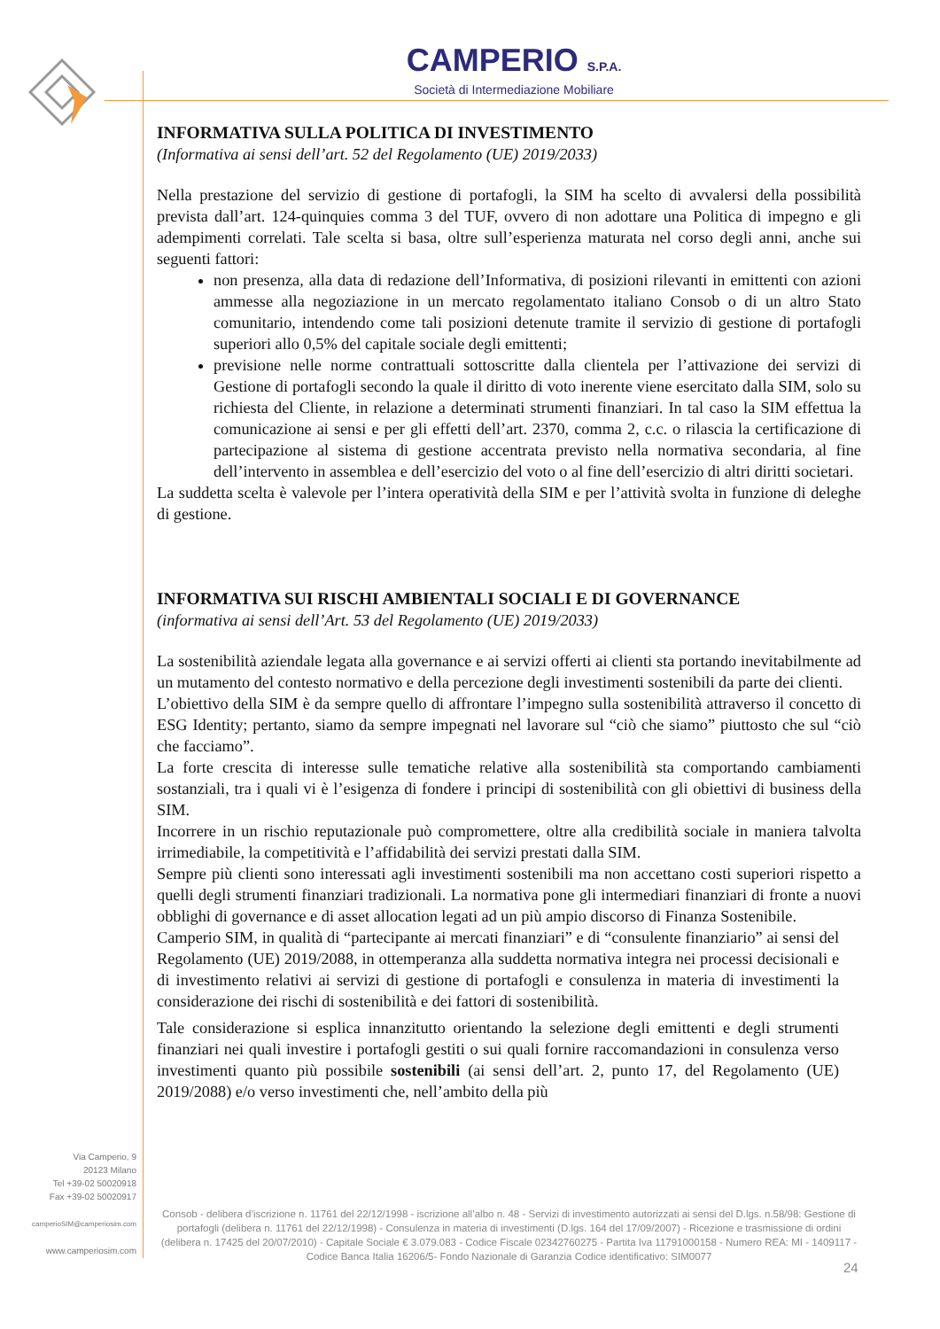CAMPERIO S.P.A.
Società di Intermediazione Mobiliare
INFORMATIVA SULLA POLITICA DI INVESTIMENTO
(Informativa ai sensi dell’art. 52 del Regolamento (UE) 2019/2033)
Nella prestazione del servizio di gestione di portafogli, la SIM ha scelto di avvalersi della possibilità prevista dall’art. 124-quinquies comma 3 del TUF, ovvero di non adottare una Politica di impegno e gli adempimenti correlati. Tale scelta si basa, oltre sull’esperienza maturata nel corso degli anni, anche sui seguenti fattori:
non presenza, alla data di redazione dell’Informativa, di posizioni rilevanti in emittenti con azioni ammesse alla negoziazione in un mercato regolamentato italiano Consob o di un altro Stato comunitario, intendendo come tali posizioni detenute tramite il servizio di gestione di portafogli superiori allo 0,5% del capitale sociale degli emittenti;
previsione nelle norme contrattuali sottoscritte dalla clientela per l’attivazione dei servizi di Gestione di portafogli secondo la quale il diritto di voto inerente viene esercitato dalla SIM, solo su richiesta del Cliente, in relazione a determinati strumenti finanziari. In tal caso la SIM effettua la comunicazione ai sensi e per gli effetti dell’art. 2370, comma 2, c.c. o rilascia la certificazione di partecipazione al sistema di gestione accentrata previsto nella normativa secondaria, al fine dell’intervento in assemblea e dell’esercizio del voto o al fine dell’esercizio di altri diritti societari.
La suddetta scelta è valevole per l’intera operatività della SIM e per l’attività svolta in funzione di deleghe di gestione.
INFORMATIVA SUI RISCHI AMBIENTALI SOCIALI E DI GOVERNANCE
(informativa ai sensi dell’Art. 53 del Regolamento (UE) 2019/2033)
La sostenibilità aziendale legata alla governance e ai servizi offerti ai clienti sta portando inevitabilmente ad un mutamento del contesto normativo e della percezione degli investimenti sostenibili da parte dei clienti.
L’obiettivo della SIM è da sempre quello di affrontare l’impegno sulla sostenibilità attraverso il concetto di ESG Identity; pertanto, siamo da sempre impegnati nel lavorare sul “ciò che siamo” piuttosto che sul “ciò che facciamo”.
La forte crescita di interesse sulle tematiche relative alla sostenibilità sta comportando cambiamenti sostanziali, tra i quali vi è l’esigenza di fondere i principi di sostenibilità con gli obiettivi di business della SIM.
Incorrere in un rischio reputazionale può compromettere, oltre alla credibilità sociale in maniera talvolta irrimediabile, la competitività e l’affidabilità dei servizi prestati dalla SIM.
Sempre più clienti sono interessati agli investimenti sostenibili ma non accettano costi superiori rispetto a quelli degli strumenti finanziari tradizionali. La normativa pone gli intermediari finanziari di fronte a nuovi obblighi di governance e di asset allocation legati ad un più ampio discorso di Finanza Sostenibile.
Camperio SIM, in qualità di “partecipante ai mercati finanziari” e di “consulente finanziario” ai sensi del Regolamento (UE) 2019/2088, in ottemperanza alla suddetta normativa integra nei processi decisionali e di investimento relativi ai servizi di gestione di portafogli e consulenza in materia di investimenti la considerazione dei rischi di sostenibilità e dei fattori di sostenibilità.
Tale considerazione si esplica innanzitutto orientando la selezione degli emittenti e degli strumenti finanziari nei quali investire i portafogli gestiti o sui quali fornire raccomandazioni in consulenza verso investimenti quanto più possibile sostenibili (ai sensi dell’art. 2, punto 17, del Regolamento (UE) 2019/2088) e/o verso investimenti che, nell’ambito della più
Via Camperio, 9
20123 Milano
Tel +39-02 50020918
Fax +39-02 50020917
camperioSIM@camperiosim.com
www.camperiosim.com
Consob - delibera d’iscrizione n. 11761 del 22/12/1998 - iscrizione all’albo n. 48 - Servizi di investimento autorizzati ai sensi del D.lgs. n.58/98: Gestione di portafogli (delibera n. 11761 del 22/12/1998) - Consulenza in materia di investimenti (D.lgs. 164 del 17/09/2007) - Ricezione e trasmissione di ordini (delibera n. 17425 del 20/07/2010) - Capitale Sociale € 3.079.083 - Codice Fiscale 02342760275 - Partita Iva 11791000158 - Numero REA: MI - 1409117 - Codice Banca Italia 16206/5- Fondo Nazionale di Garanzia Codice identificativo: SIM0077
24